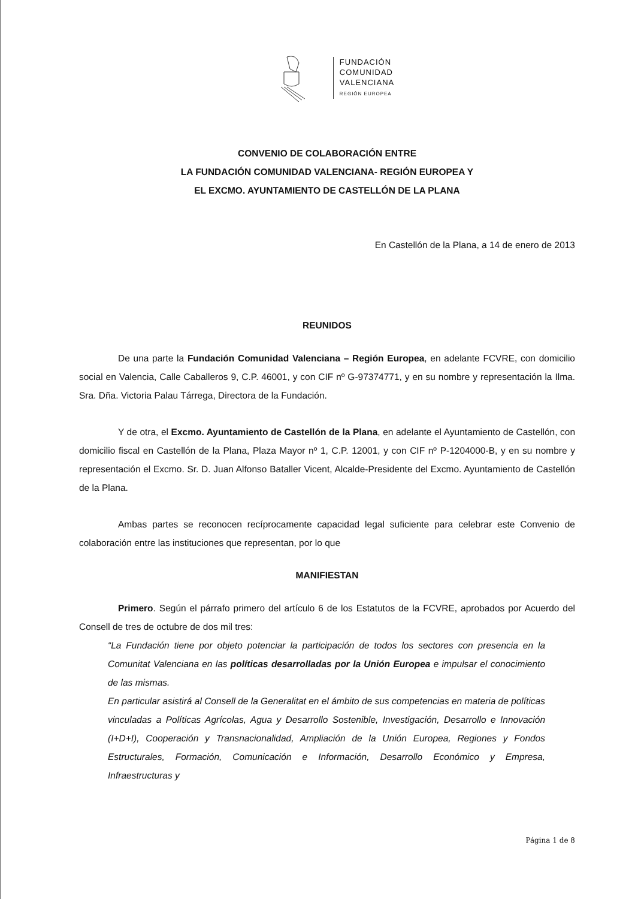FUNDACIÓN
COMUNIDAD
VALENCIANA
REGIÓN EUROPEA
CONVENIO DE COLABORACIÓN ENTRE
LA FUNDACIÓN COMUNIDAD VALENCIANA- REGIÓN EUROPEA Y
EL EXCMO. AYUNTAMIENTO DE CASTELLÓN DE LA PLANA
En Castellón de la Plana, a 14 de enero de 2013
REUNIDOS
De una parte la Fundación Comunidad Valenciana – Región Europea, en adelante FCVRE, con domicilio social en Valencia, Calle Caballeros 9, C.P. 46001, y con CIF nº G-97374771, y en su nombre y representación la Ilma. Sra. Dña. Victoria Palau Tárrega, Directora de la Fundación.
Y de otra, el Excmo. Ayuntamiento de Castellón de la Plana, en adelante el Ayuntamiento de Castellón, con domicilio fiscal en Castellón de la Plana, Plaza Mayor nº 1, C.P. 12001, y con CIF nº P-1204000-B, y en su nombre y representación el Excmo. Sr. D. Juan Alfonso Bataller Vicent, Alcalde-Presidente del Excmo. Ayuntamiento de Castellón de la Plana.
Ambas partes se reconocen recíprocamente capacidad legal suficiente para celebrar este Convenio de colaboración entre las instituciones que representan, por lo que
MANIFIESTAN
Primero. Según el párrafo primero del artículo 6 de los Estatutos de la FCVRE, aprobados por Acuerdo del Consell de tres de octubre de dos mil tres:
“La Fundación tiene por objeto potenciar la participación de todos los sectores con presencia en la Comunitat Valenciana en las políticas desarrolladas por la Unión Europea e impulsar el conocimiento de las mismas.
En particular asistirá al Consell de la Generalitat en el ámbito de sus competencias en materia de políticas vinculadas a Políticas Agrícolas, Agua y Desarrollo Sostenible, Investigación, Desarrollo e Innovación (I+D+I), Cooperación y Transnacionalidad, Ampliación de la Unión Europea, Regiones y Fondos Estructurales, Formación, Comunicación e Información, Desarrollo Económico y Empresa, Infraestructuras y
Página 1 de 8